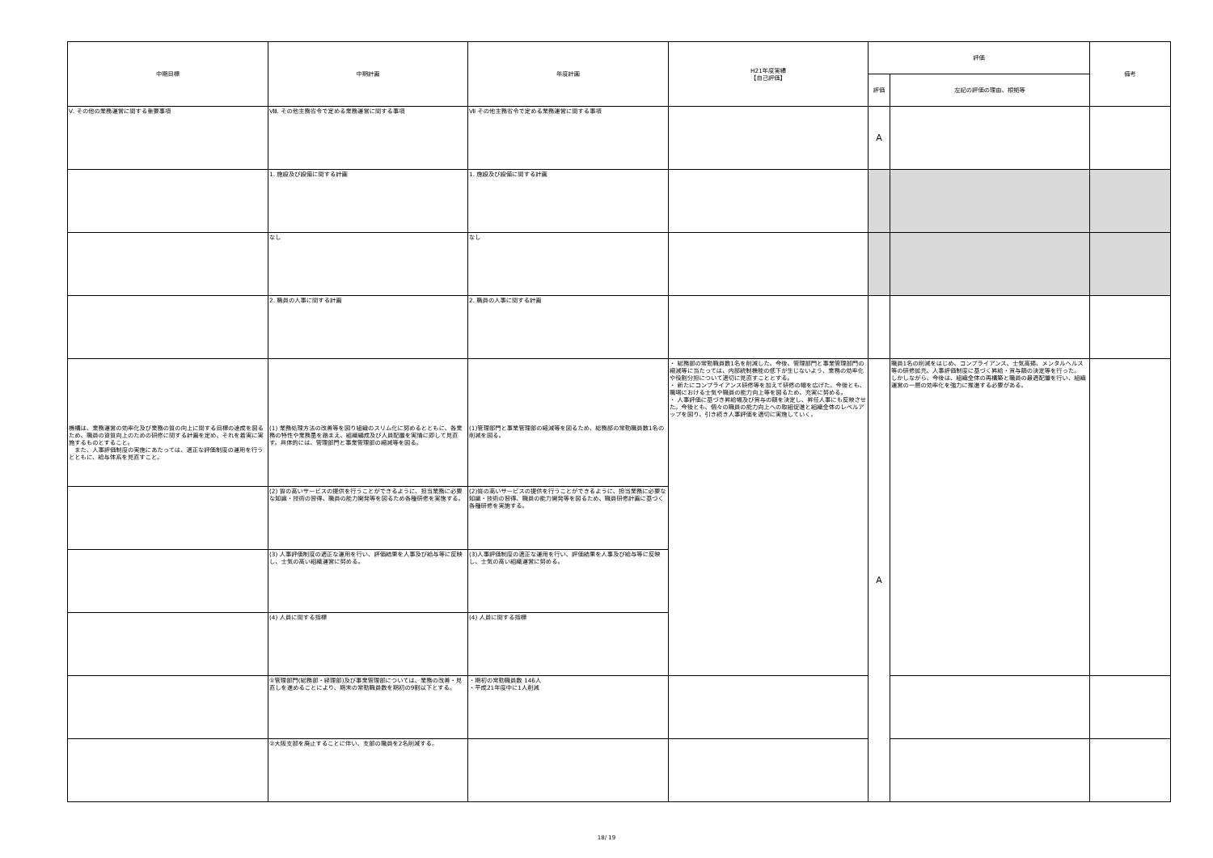| 中期目標 | 中期計画 | 年度計画 | H21年度実績 【自己評価】 | 評価 | | 備考 |
| --- | --- | --- | --- | --- | --- | --- |
| | | | | 評価 | 左記の評価の理由、根拠等 | |
| Ⅴ. その他の業務運営に関する重要事項 | Ⅷ. その他主務省令で定める業務運営に関する事項 | Ⅶ その他主務省令で定める業務運営に関する事項 | | A | | |
| | 1. 施設及び設備に関する計画 | 1. 施設及び設備に関する計画 | | | | |
| | なし | なし | | | | |
| | 2. 職員の人事に関する計画 | 2. 職員の人事に関する計画 | | | | |
| 機構は、業務運営の効率化及び業務の質の向上に関する目標の達成を図るため、職員の資質向上のための研修に関する計画を定め、それを着実に実施するものとすること。 また、人事評価制度の実施にあたっては、適正な評価制度の運用を行うとともに、給与体系を見直すこと。 | (1) 業務処理方法の改善等を図り組織のスリム化に努めるとともに、各業務の特性や業務量を踏まえ、組織編成及び人員配置を実情に即して見直す。具体的には、管理部門と事業管理部の縮減等を図る。 | (1)管理部門と事業管理部の縮減等を図るため、総務部の常勤職員数1名の削減を図る。 | ・ 総務部の常勤職員数1名を削減した。今後、管理部門と事業管理部門の縮減等に当たっては、内部統制機能の低下が生じないよう、業務の効率化や役割分担について適切に見直すこととする。 ・ 新たにコンプライアンス研修等を加えて研修の幅を広げた。今後とも、職場における士気や職員の能力向上等を図るため、充実に努める。 ・ 人事評価に基づき昇給幅及び賞与の額を決定し、昇任人事にも反映させた。今後とも、個々の職員の能力向上への取組促進と組織全体のレベルアップを図り、引き続き人事評価を適切に実施していく。 | A | 職員1名の削減をはじめ、コンプライアンス、士気高揚、メンタルヘルス等の研修拡充、人事評価制度に基づく昇給・賞与額の決定等を行った。 しかしながら、今後は、組織全体の再構築と職員の最適配置を行い、組織運営の一層の効率化を強力に推進する必要がある。 | |
| | (2) 質の高いサービスの提供を行うことができるように、担当業務に必要な知識・技術の習得、職員の能力開発等を図るため各種研修を実施する。 | (2)質の高いサービスの提供を行うことができるように、担当業務に必要な知識・技術の習得、職員の能力開発等を図るため、職員研修計画に基づく各種研修を実施する。 | | | | |
| | (3) 人事評価制度の適正な運用を行い、評価結果を人事及び給与等に反映し、士気の高い組織運営に努める。 | (3)人事評価制度の適正な運用を行い、評価結果を人事及び給与等に反映し、士気の高い組織運営に努める。 | | | | |
| | (4) 人員に関する指標 | (4) 人員に関する指標 | | | | |
| | ①管理部門(総務部・経理部)及び事業管理部については、業務の改善・見直しを進めることにより、期末の常勤職員数を期初の9割以下とする。 | ・期初の常勤職員数 146人 ・平成21年度中に1人削減 | | | | |
| | ②大阪支部を廃止することに伴い、支部の職員を2名削減する。 | | | | | |
18/ 19